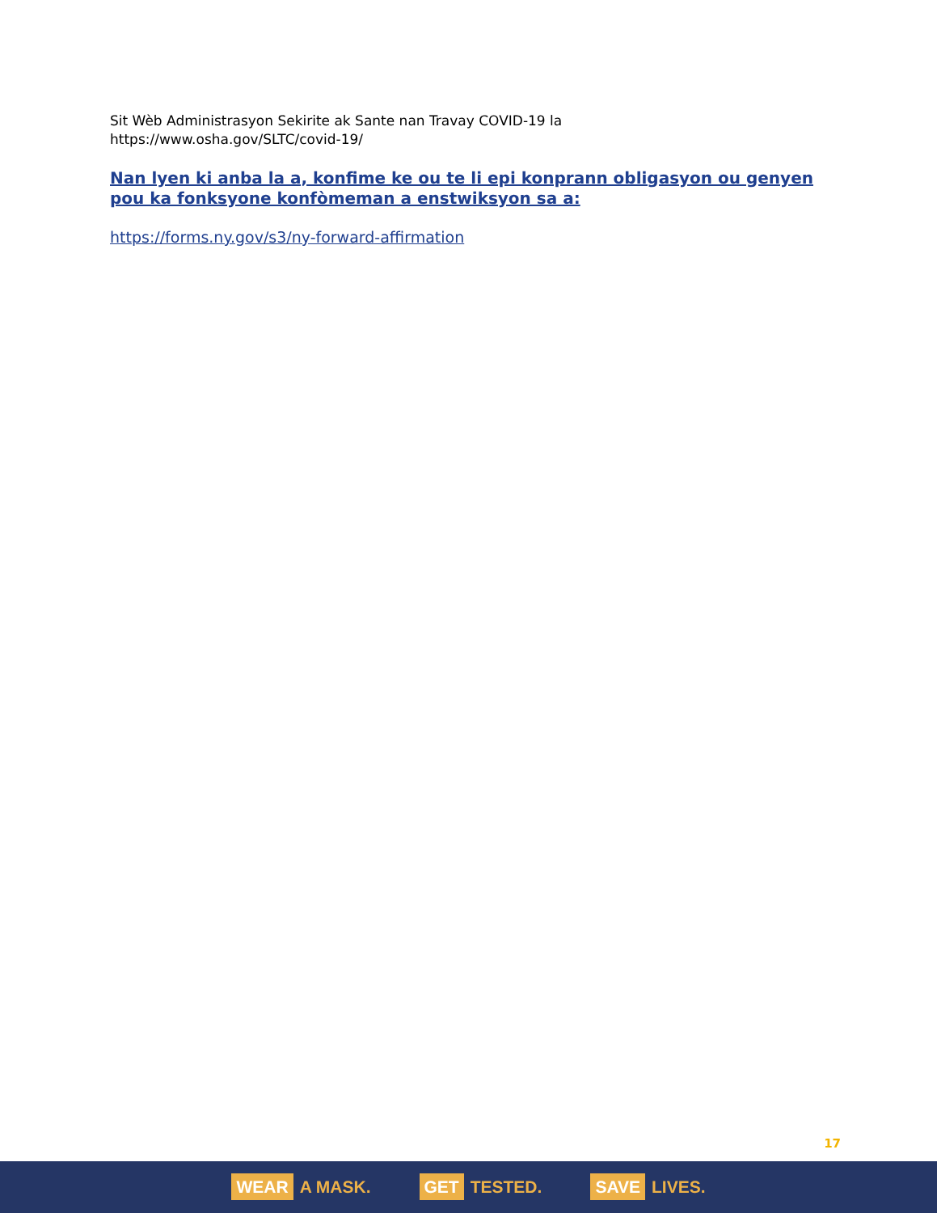Sit Wèb Administrasyon Sekirite ak Sante nan Travay COVID-19 la
https://www.osha.gov/SLTC/covid-19/
Nan lyen ki anba la a, konfime ke ou te li epi konprann obligasyon ou genyen pou ka fonksyone konfòmeman a enstwiksyon sa a:
https://forms.ny.gov/s3/ny-forward-affirmation
17
WEAR A MASK. GET TESTED. SAVE LIVES.